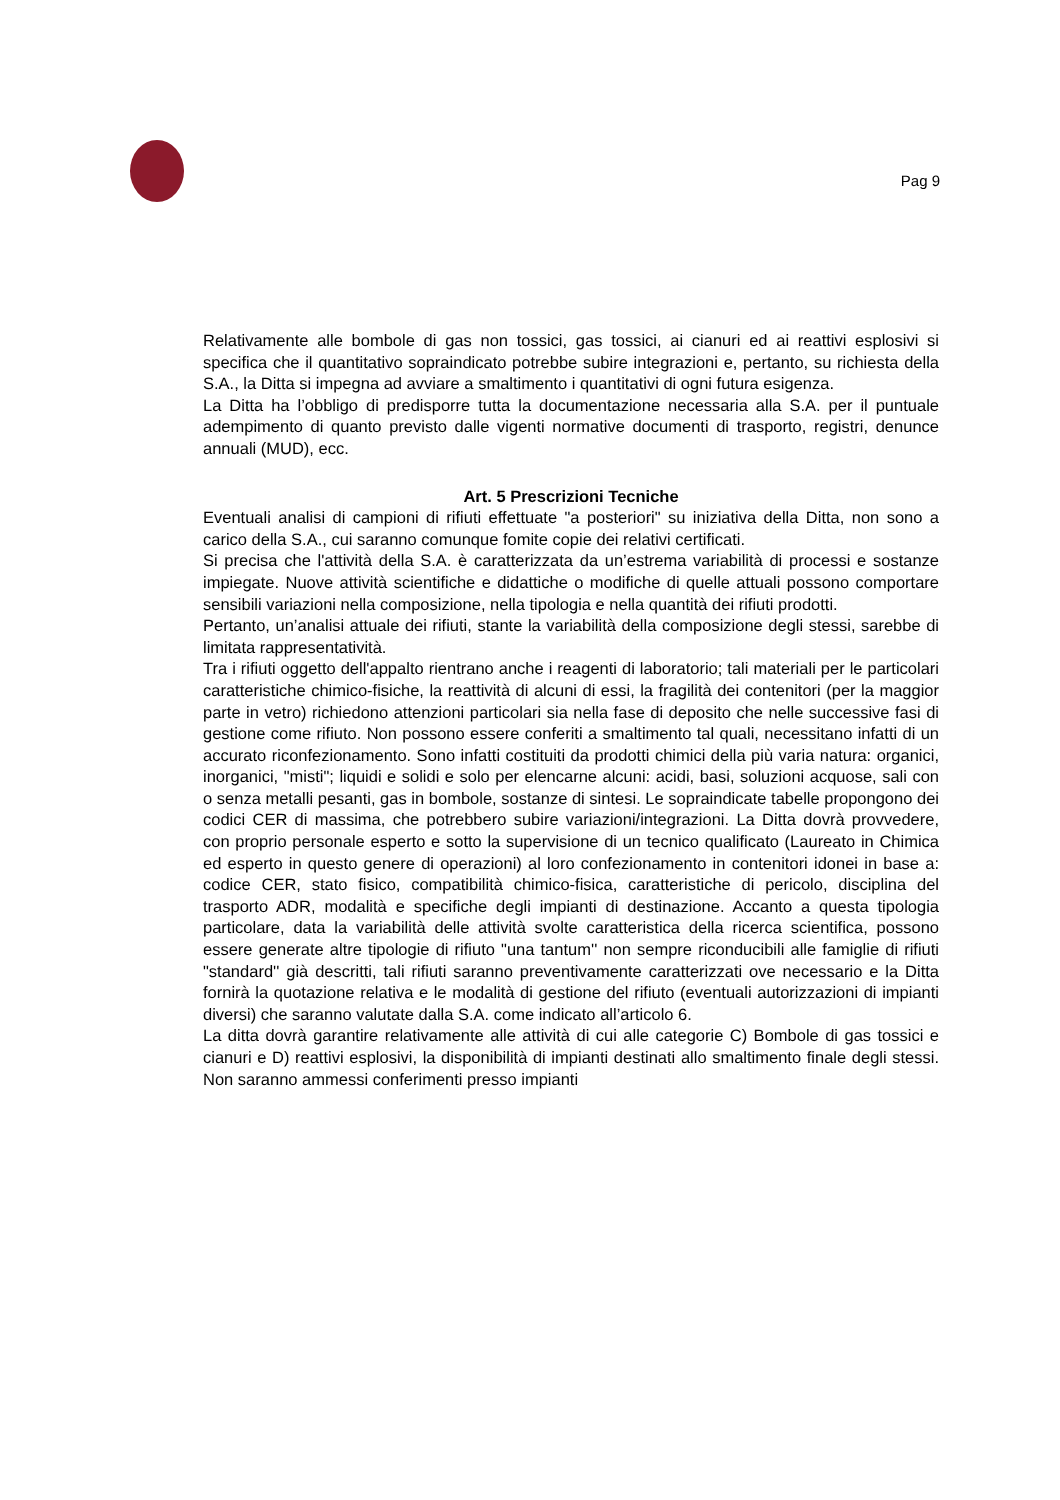Pag 9
Relativamente alle bombole di gas non tossici, gas tossici, ai cianuri ed ai reattivi esplosivi si specifica che il quantitativo sopraindicato potrebbe subire integrazioni e, pertanto, su richiesta della S.A., la Ditta si impegna ad avviare a smaltimento i quantitativi di ogni futura esigenza.
La Ditta ha l’obbligo di predisporre tutta la documentazione necessaria alla S.A. per il puntuale adempimento di quanto previsto dalle vigenti normative documenti di trasporto, registri, denunce annuali (MUD), ecc.
Art. 5 Prescrizioni Tecniche
Eventuali analisi di campioni di rifiuti effettuate "a posteriori" su iniziativa della Ditta, non sono a carico della S.A., cui saranno comunque fomite copie dei relativi certificati.
Si precisa che l'attività della S.A. è caratterizzata da un’estrema variabilità di processi e sostanze impiegate. Nuove attività scientifiche e didattiche o modifiche di quelle attuali possono comportare sensibili variazioni nella composizione, nella tipologia e nella quantità dei rifiuti prodotti.
Pertanto, un’analisi attuale dei rifiuti, stante la variabilità della composizione degli stessi, sarebbe di limitata rappresentatività.
Tra i rifiuti oggetto dell'appalto rientrano anche i reagenti di laboratorio; tali materiali per le particolari caratteristiche chimico-fisiche, la reattività di alcuni di essi, la fragilità dei contenitori (per la maggior parte in vetro) richiedono attenzioni particolari sia nella fase di deposito che nelle successive fasi di gestione come rifiuto. Non possono essere conferiti a smaltimento tal quali, necessitano infatti di un accurato riconfezionamento. Sono infatti costituiti da prodotti chimici della più varia natura: organici, inorganici, "misti"; liquidi e solidi e solo per elencarne alcuni: acidi, basi, soluzioni acquose, sali con o senza metalli pesanti, gas in bombole, sostanze di sintesi. Le sopraindicate tabelle propongono dei codici CER di massima, che potrebbero subire variazioni/integrazioni. La Ditta dovrà provvedere, con proprio personale esperto e sotto la supervisione di un tecnico qualificato (Laureato in Chimica ed esperto in questo genere di operazioni) al loro confezionamento in contenitori idonei in base a: codice CER, stato fisico, compatibilità chimico-fisica, caratteristiche di pericolo, disciplina del trasporto ADR, modalità e specifiche degli impianti di destinazione. Accanto a questa tipologia particolare, data la variabilità delle attività svolte caratteristica della ricerca scientifica, possono essere generate altre tipologie di rifiuto "una tantum'' non sempre riconducibili alle famiglie di rifiuti "standard'' già descritti, tali rifiuti saranno preventivamente caratterizzati ove necessario e la Ditta fornirà la quotazione relativa e le modalità di gestione del rifiuto (eventuali autorizzazioni di impianti diversi) che saranno valutate dalla S.A. come indicato all’articolo 6.
La ditta dovrà garantire relativamente alle attività di cui alle categorie C) Bombole di gas tossici e cianuri e D) reattivi esplosivi, la disponibilità di impianti destinati allo smaltimento finale degli stessi. Non saranno ammessi conferimenti presso impianti